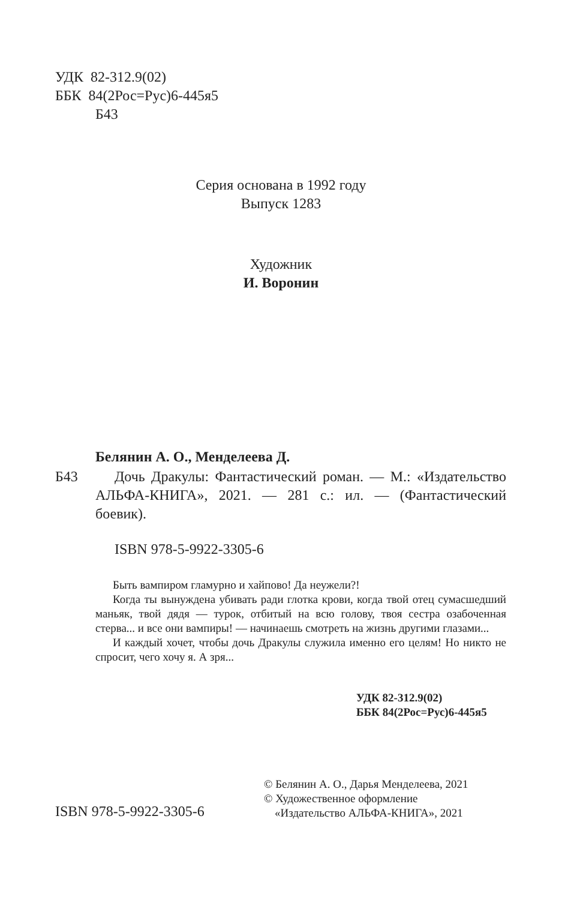УДК 82-312.9(02)
ББК 84(2Рос=Рус)6-445я5
Б43
Серия основана в 1992 году
Выпуск 1283
Художник
И. Воронин
Белянин А. О., Менделеева Д.
Б43
Дочь Дракулы: Фантастический роман. — М.: «Издательство АЛЬФА-КНИГА», 2021. — 281 с.: ил. — (Фантастический боевик).
ISBN 978-5-9922-3305-6
Быть вампиром гламурно и хайпово! Да неужели?!
Когда ты вынуждена убивать ради глотка крови, когда твой отец сумасшедший маньяк, твой дядя — турок, отбитый на всю голову, твоя сестра озабоченная стерва... и все они вампиры! — начинаешь смотреть на жизнь другими глазами...
И каждый хочет, чтобы дочь Дракулы служила именно его целям! Но никто не спросит, чего хочу я. А зря...
УДК 82-312.9(02)
ББК 84(2Рос=Рус)6-445я5
© Белянин А. О., Дарья Менделеева, 2021
© Художественное оформление
«Издательство АЛЬФА-КНИГА», 2021
ISBN 978-5-9922-3305-6